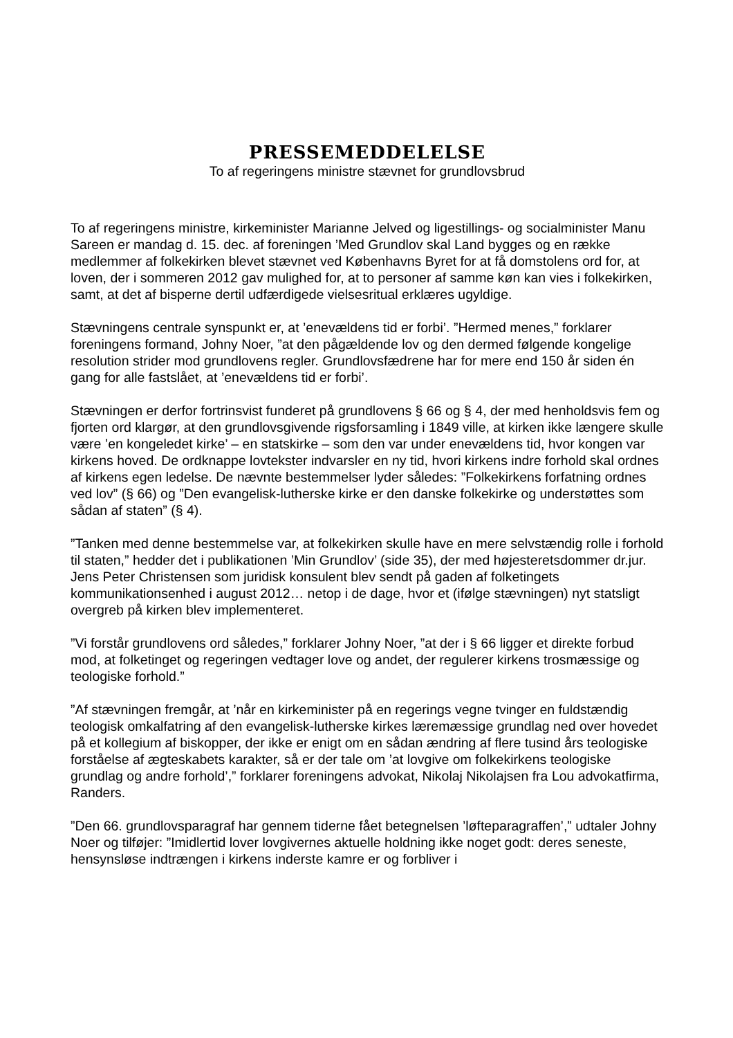PRESSEMEDDELELSE
To af regeringens ministre stævnet for grundlovsbrud
To af regeringens ministre, kirkeminister Marianne Jelved og ligestillings- og socialminister Manu Sareen er mandag d. 15. dec. af foreningen ’Med Grundlov skal Land bygges og en række medlemmer af folkekirken blevet stævnet ved Københavns Byret for at få domstolens ord for, at loven, der i sommeren 2012 gav mulighed for, at to personer af samme køn kan vies i folkekirken, samt, at det af bisperne dertil udfærdigede vielsesritual erklæres ugyldige.
Stævningens centrale synspunkt er, at ’enevældens tid er forbi’. ”Hermed menes,” forklarer foreningens formand, Johny Noer, ”at den pågældende lov og den dermed følgende kongelige resolution strider mod grundlovens regler. Grundlovsfædrene har for mere end 150 år siden én gang for alle fastslået, at ’enevældens tid er forbi’.
Stævningen er derfor fortrinsvist funderet på grundlovens § 66 og § 4, der med henholdsvis fem og fjorten ord klargør, at den grundlovsgivende rigsforsamling i 1849 ville, at kirken ikke længere skulle være ’en kongeledet kirke’ – en statskirke – som den var under enevældens tid, hvor kongen var kirkens hoved. De ordknappe lovtekster indvarsler en ny tid, hvori kirkens indre forhold skal ordnes af kirkens egen ledelse. De nævnte bestemmelser lyder således: ”Folkekirkens forfatning ordnes ved lov” (§ 66) og ”Den evangelisk-lutherske kirke er den danske folkekirke og understøttes som sådan af staten” (§ 4).
”Tanken med denne bestemmelse var, at folkekirken skulle have en mere selvstændig rolle i forhold til staten,” hedder det i publikationen ’Min Grundlov’ (side 35), der med højesteretsdommer dr.jur. Jens Peter Christensen som juridisk konsulent blev sendt på gaden af folketingets kommunikationsenhed i august 2012… netop i de dage, hvor et (ifølge stævningen) nyt statsligt overgreb på kirken blev implementeret.
”Vi forstår grundlovens ord således,” forklarer Johny Noer, ”at der i § 66 ligger et direkte forbud mod, at folketinget og regeringen vedtager love og andet, der regulerer kirkens trosmæssige og teologiske forhold.”
”Af stævningen fremgår, at ’når en kirkeminister på en regerings vegne tvinger en fuldstændig teologisk omkalfatring af den evangelisk-lutherske kirkes læremæssige grundlag ned over hovedet på et kollegium af biskopper, der ikke er enigt om en sådan ændring af flere tusind års teologiske forståelse af ægteskabets karakter, så er der tale om ’at lovgive om folkekirkens teologiske grundlag og andre forhold’,” forklarer foreningens advokat, Nikolaj Nikolajsen fra Lou advokatfirma, Randers.
”Den 66. grundlovsparagraf har gennem tiderne fået betegnelsen ’løfteparagraffen’,” udtaler Johny Noer og tilføjer: ”Imidlertid lover lovgivernes aktuelle holdning ikke noget godt: deres seneste, hensynsløse indtrængen i kirkens inderste kamre er og forbliver i